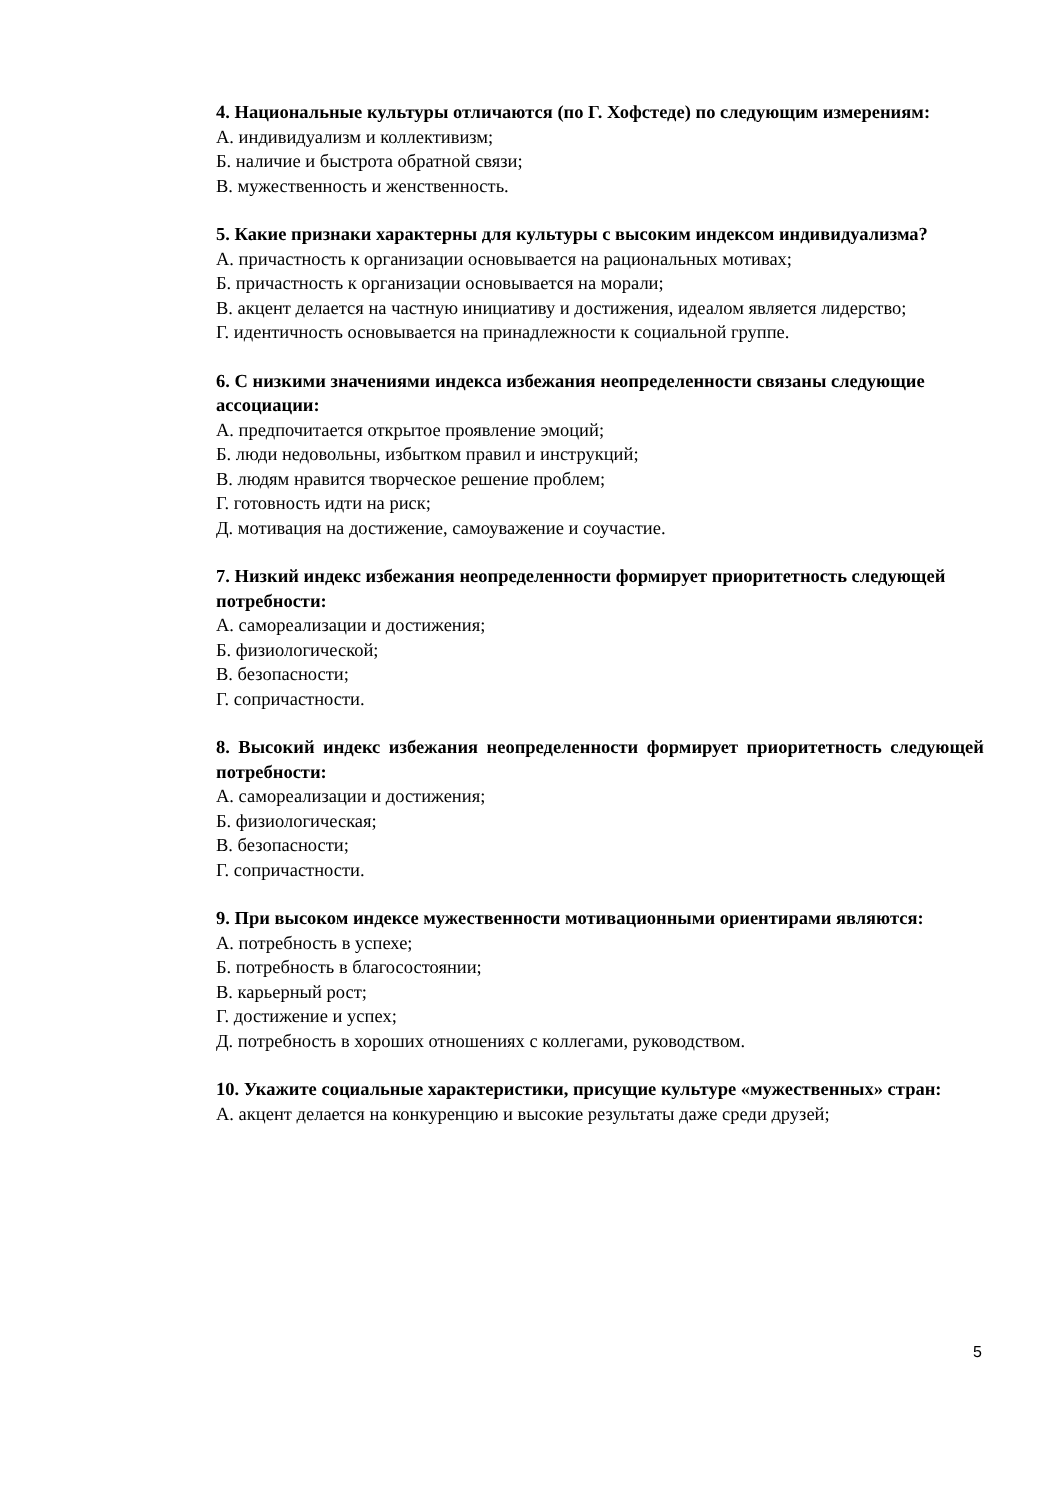4. Национальные культуры отличаются (по Г. Хофстеде) по следующим измерениям:
А. индивидуализм и коллективизм;
Б. наличие и быстрота обратной связи;
В. мужественность и женственность.
5. Какие признаки характерны для культуры с высоким индексом индивидуализма?
А. причастность к организации основывается на рациональных мотивах;
Б. причастность к организации основывается на морали;
В. акцент делается на частную инициативу и достижения, идеалом является лидерство;
Г. идентичность основывается на принадлежности к социальной группе.
6. С низкими значениями индекса избежания неопределенности связаны следующие
ассоциации:
А. предпочитается открытое проявление эмоций;
Б. люди недовольны, избытком правил и инструкций;
В. людям нравится творческое решение проблем;
Г. готовность идти на риск;
Д. мотивация на достижение, самоуважение и соучастие.
7. Низкий индекс избежания неопределенности формирует приоритетность следующей
потребности:
А. самореализации и достижения;
Б. физиологической;
В. безопасности;
Г. сопричастности.
8. Высокий индекс избежания неопределенности формирует приоритетность следующей потребности:
А. самореализации и достижения;
Б. физиологическая;
В. безопасности;
Г. сопричастности.
9. При высоком индексе мужественности мотивационными ориентирами являются:
А. потребность в успехе;
Б. потребность в благосостоянии;
В. карьерный рост;
Г. достижение и успех;
Д. потребность в хороших отношениях с коллегами, руководством.
10. Укажите социальные характеристики, присущие культуре «мужественных» стран:
А. акцент делается на конкуренцию и высокие результаты даже среди друзей;
5